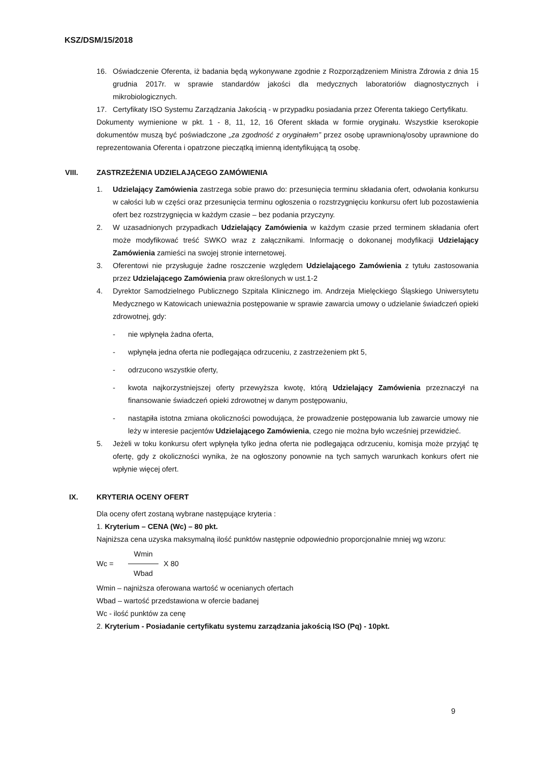KSZ/DSM/15/2018
16. Oświadczenie Oferenta, iż badania będą wykonywane zgodnie z Rozporządzeniem Ministra Zdrowia z dnia 15 grudnia 2017r. w sprawie standardów jakości dla medycznych laboratoriów diagnostycznych i mikrobiologicznych.
17. Certyfikaty ISO Systemu Zarządzania Jakością - w przypadku posiadania przez Oferenta takiego Certyfikatu.
Dokumenty wymienione w pkt. 1 - 8, 11, 12, 16 Oferent składa w formie oryginału. Wszystkie kserokopie dokumentów muszą być poświadczone „za zgodność z oryginałem” przez osobę uprawnioną/osoby uprawnione do reprezentowania Oferenta i opatrzone pieczątką imienną identyfikującą tą osobę.
VIII. ZASTRZEŻENIA UDZIELAJĄCEGO ZAMÓWIENIA
1. Udzielający Zamówienia zastrzega sobie prawo do: przesunięcia terminu składania ofert, odwołania konkursu w całości lub w części oraz przesunięcia terminu ogłoszenia o rozstrzygnięciu konkursu ofert lub pozostawienia ofert bez rozstrzygnięcia w każdym czasie – bez podania przyczyny.
2. W uzasadnionych przypadkach Udzielający Zamówienia w każdym czasie przed terminem składania ofert może modyfikować treść SWKO wraz z załącznikami. Informację o dokonanej modyfikacji Udzielający Zamówienia zamieści na swojej stronie internetowej.
3. Oferentowi nie przysługuje żadne roszczenie względem Udzielającego Zamówienia z tytułu zastosowania przez Udzielającego Zamówienia praw określonych w ust.1-2
4. Dyrektor Samodzielnego Publicznego Szpitala Klinicznego im. Andrzeja Mielęckiego Śląskiego Uniwersytetu Medycznego w Katowicach unieważnia postępowanie w sprawie zawarcia umowy o udzielanie świadczeń opieki zdrowotnej, gdy:
- nie wpłynęła żadna oferta,
- wpłynęła jedna oferta nie podlegająca odrzuceniu, z zastrzeżeniem pkt 5,
- odrzucono wszystkie oferty,
- kwota najkorzystniejszej oferty przewyższa kwotę, którą Udzielający Zamówienia przeznaczył na finansowanie świadczeń opieki zdrowotnej w danym postępowaniu,
- nastąpiła istotna zmiana okoliczności powodująca, że prowadzenie postępowania lub zawarcie umowy nie leży w interesie pacjentów Udzielającego Zamówienia, czego nie można było wcześniej przewidzieć.
5. Jeżeli w toku konkursu ofert wpłynęła tylko jedna oferta nie podlegająca odrzuceniu, komisja może przyjąć tę ofertę, gdy z okoliczności wynika, że na ogłoszony ponownie na tych samych warunkach konkurs ofert nie wpłynie więcej ofert.
IX. KRYTERIA OCENY OFERT
Dla oceny ofert zostaną wybrane następujące kryteria :
1. Kryterium – CENA (Wc) – 80 pkt.
Najniższa cena uzyska maksymalną ilość punktów następnie odpowiednio proporcjonalnie mniej wg wzoru:
Wc = Wmin Wbad X 80
Wmin – najniższa oferowana wartość w ocenianych ofertach
Wbad – wartość przedstawiona w ofercie badanej
Wc - ilość punktów za cenę
2. Kryterium - Posiadanie certyfikatu systemu zarządzania jakością ISO (Pq) - 10pkt.
9